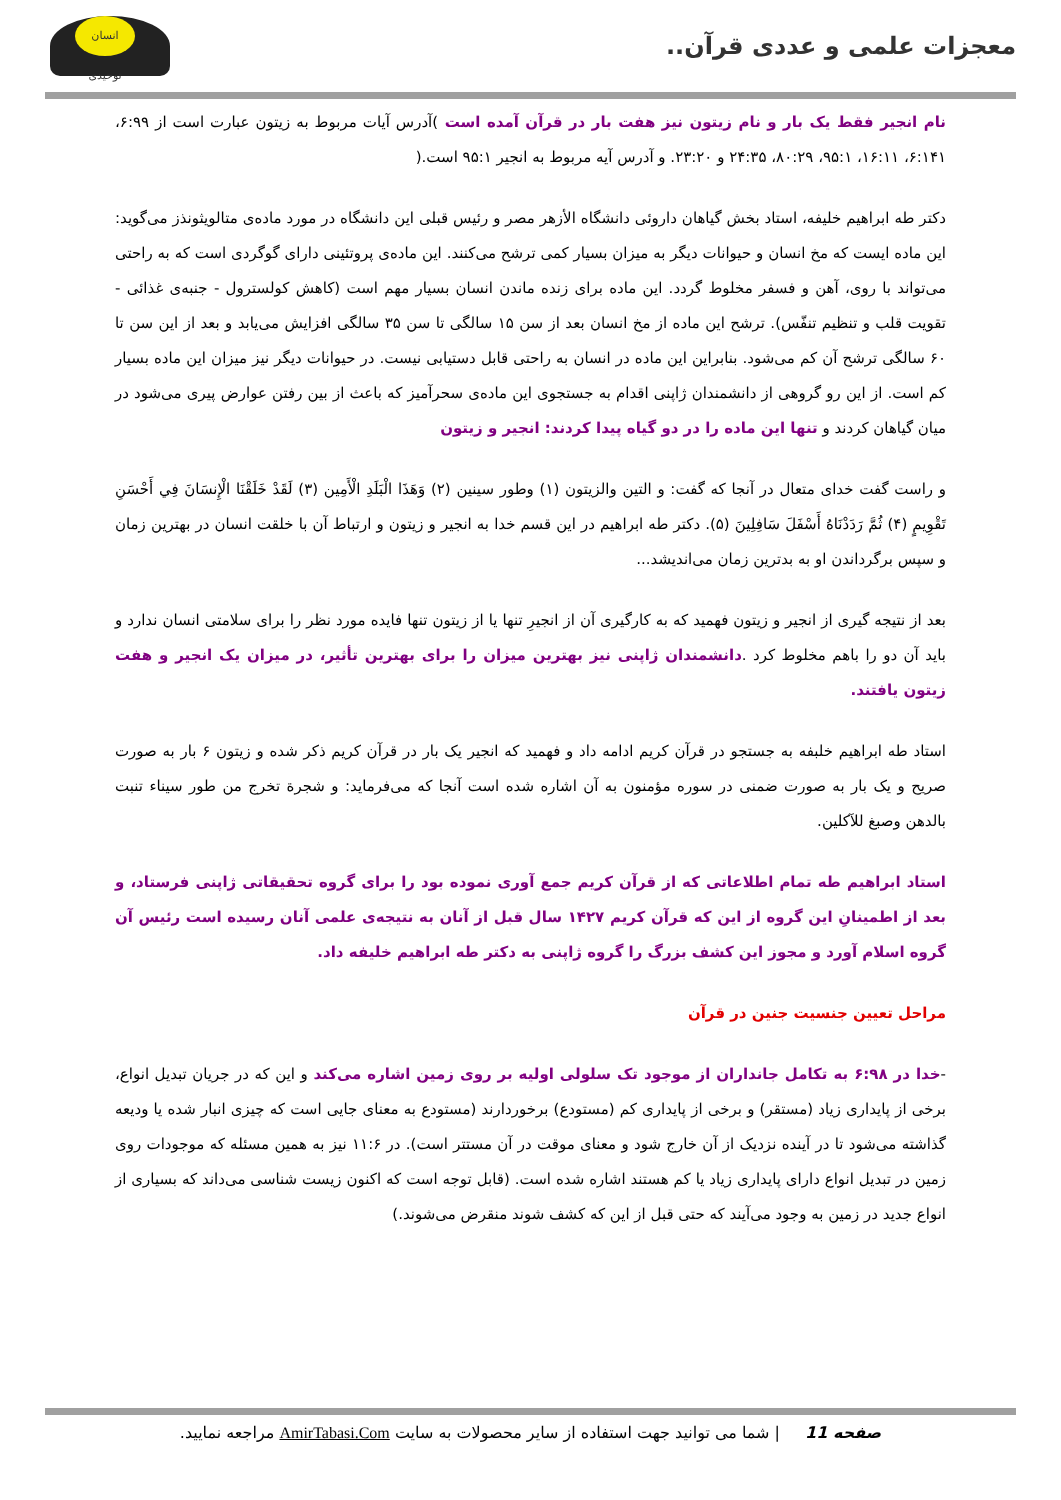معجزات علمی و عددی قرآن..
انسان توحیدی
نام انجیر فقط یک بار و نام زیتون نیز هفت بار در قرآن آمده است )آدرس آیات مربوط به زیتون عبارت است از ۶:۹۹، ۶:۱۴۱، ۱۶:۱۱، ۹۵:۱، ۸۰:۲۹، ۲۴:۳۵ و ۲۳:۲۰. و آدرس آیه مربوط به انجیر ۹۵:۱ است.(
دکتر طه ابراهیم خلیفه، استاد بخش گیاهان داروئی دانشگاه الأزهر مصر و رئیس قبلی این دانشگاه در مورد ماده‌ی متالویثونذز می‌گوید: این ماده ایست که مخ انسان و حیوانات دیگر به میزان بسیار کمی ترشح می‌کنند. این ماده‌ی پروتئینی دارای گوگردی است که به راحتی می‌تواند با روی، آهن و فسفر مخلوط گردد. این ماده برای زنده ماندن انسان بسیار مهم است (کاهش کولسترول - جنبه‌ی غذائی - تقویت قلب و تنظیم تنفّس). ترشح این ماده از مخ انسان بعد از سن ۱۵ سالگی تا سن ۳۵ سالگی افزایش می‌یابد و بعد از این سن تا ۶۰ سالگی ترشح آن کم می‌شود. بنابراین این ماده در انسان به راحتی قابل دستیابی نیست. در حیوانات دیگر نیز میزان این ماده بسیار کم است. از این رو گروهی از دانشمندان ژاپنی اقدام به جستجوی این ماده‌ی سحرآمیز که باعث از بین رفتن عوارض پیری می‌شود در میان گیاهان کردند و تنها این ماده را در دو گیاه پیدا کردند: انجیر و زیتون
و راست گفت خدای متعال در آنجا که گفت: و التین والزیتون (۱) وطور سینین (۲) وَهَذَا الْبَلَدِ الْأَمِين (۳) لَقَدْ خَلَقْنَا الْإِنسَانَ فِي أَحْسَنِ تَقْوِيمٍ (۴) ثُمَّ رَدَدْنَاهُ أَسْفَلَ سَافِلِينَ (۵). دکتر طه ابراهیم در این قسم خدا به انجیر و زیتون و ارتباط آن با خلقت انسان در بهترین زمان و سپس برگرداندن او به بدترین زمان می‌اندیشد...
بعد از نتیجه گیری از انجیر و زیتون فهمید که به کارگیری آن از انجیرِ تنها یا از زیتون تنها فایده مورد نظر را برای سلامتی انسان ندارد و باید آن دو را باهم مخلوط کرد .دانشمندان ژاپنی نیز بهترین میزان را برای بهترین تأثیر، در میزان یک انجیر و هفت زیتون یافتند.
استاد طه ابراهیم خلبفه به جستجو در قرآن کریم ادامه داد و فهمید که انجیر یک بار در قرآن کریم ذکر شده و زیتون ۶ بار به صورت صریح و یک بار به صورت ضمنی در سوره مؤمنون به آن اشاره شده است آنجا که می‌فرماید: و شجرة تخرج من طور سيناء تنبت بالدهن وصبغ للآكلين.
استاد ابراهیم طه تمام اطلاعاتی که از قرآن کریم جمع آوری نموده بود را برای گروه تحقیقاتی ژاپنی فرستاد، و بعد از اطمینانِ این گروه از این که قرآن کریم ۱۴۲۷ سال قبل از آنان به نتیجه‌ی علمی آنان رسیده است رئیس آن گروه اسلام آورد و مجوز این کشف بزرگ را گروه ژاپنی به دکتر طه ابراهیم خلیفه داد.
مراحل تعیین جنسیت جنین در قرآن
-خدا در ۶:۹۸ به تکامل جانداران از موجود تک سلولی اولیه بر روی زمین اشاره می‌کند و این که در جریان تبدیل انواع، برخی از پایداری زیاد (مستقر) و برخی از پایداری کم (مستودع) برخوردارند (مستودع به معنای جایی است که چیزی انبار شده یا ودیعه گذاشته می‌شود تا در آینده نزدیک از آن خارج شود و معنای موقت در آن مستتر است). در ۱۱:۶ نیز به همین مسئله که موجودات روی زمین در تبدیل انواع دارای پایداری زیاد یا کم هستند اشاره شده است. (قابل توجه است که اکنون زیست شناسی می‌داند که بسیاری از انواع جدید در زمین به وجود می‌آیند که حتی قبل از این که کشف شوند منقرض می‌شوند.)
صفحه 11 | شما می توانید جهت استفاده از سایر محصولات به سایت AmirTabasi.Com مراجعه نمایید.